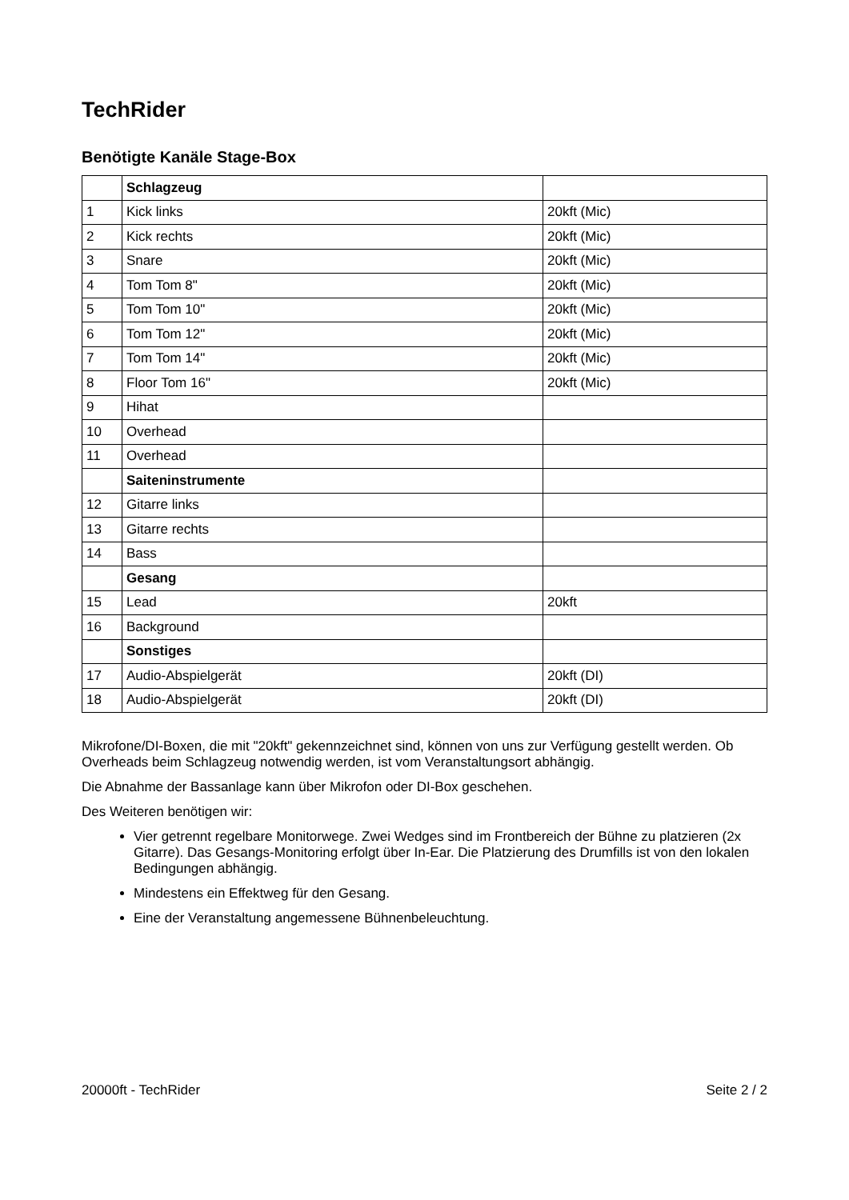TechRider
Benötigte Kanäle Stage-Box
| | Schlagzeug | |
| 1 | Kick links | 20kft (Mic) |
| 2 | Kick rechts | 20kft (Mic) |
| 3 | Snare | 20kft (Mic) |
| 4 | Tom Tom 8" | 20kft (Mic) |
| 5 | Tom Tom 10" | 20kft (Mic) |
| 6 | Tom Tom 12" | 20kft (Mic) |
| 7 | Tom Tom 14" | 20kft (Mic) |
| 8 | Floor Tom 16" | 20kft (Mic) |
| 9 | Hihat | |
| 10 | Overhead | |
| 11 | Overhead | |
| | Saiteninstrumente | |
| 12 | Gitarre links | |
| 13 | Gitarre rechts | |
| 14 | Bass | |
| | Gesang | |
| 15 | Lead | 20kft |
| 16 | Background | |
| | Sonstiges | |
| 17 | Audio-Abspielgerät | 20kft (DI) |
| 18 | Audio-Abspielgerät | 20kft (DI) |
Mikrofone/DI-Boxen, die mit "20kft" gekennzeichnet sind, können von uns zur Verfügung gestellt werden. Ob Overheads beim Schlagzeug notwendig werden, ist vom Veranstaltungsort abhängig.
Die Abnahme der Bassanlage kann über Mikrofon oder DI-Box geschehen.
Des Weiteren benötigen wir:
Vier getrennt regelbare Monitorwege. Zwei Wedges sind im Frontbereich der Bühne zu platzieren (2x Gitarre). Das Gesangs-Monitoring erfolgt über In-Ear. Die Platzierung des Drumfills ist von den lokalen Bedingungen abhängig.
Mindestens ein Effektweg für den Gesang.
Eine der Veranstaltung angemessene Bühnenbeleuchtung.
20000ft - TechRider Seite 2 / 2